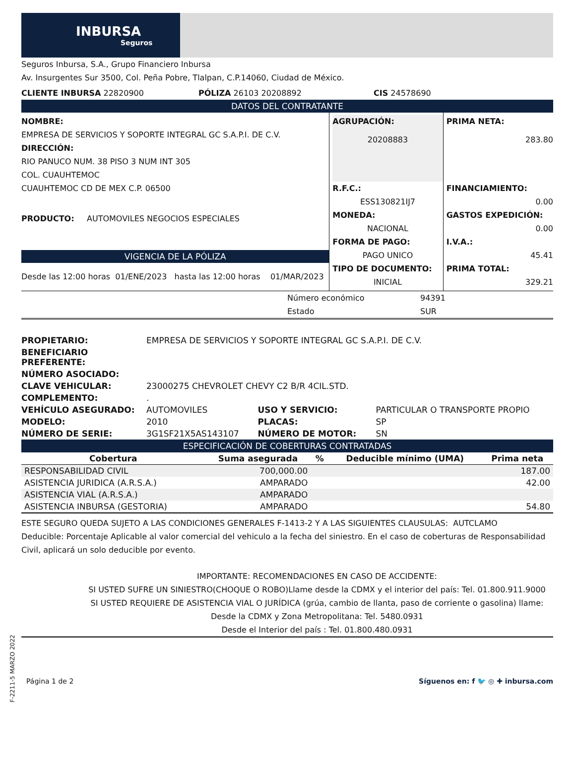INBURSA
Seguros
Seguros Inbursa, S.A., Grupo Financiero Inbursa
Av. Insurgentes Sur 3500, Col. Peña Pobre, Tlalpan, C.P.14060, Ciudad de México.
CLIENTE INBURSA 22820900 PÓLIZA 26103 20208892 CIS 24578690
DATOS DEL CONTRATANTE
NOMBRE:
EMPRESA DE SERVICIOS Y SOPORTE INTEGRAL GC S.A.P.I. DE C.V.
DIRECCIÓN:
RIO PANUCO NUM. 38 PISO 3 NUM INT 305
COL. CUAUHTEMOC
CUAUHTEMOC CD DE MEX C.P. 06500
PRODUCTO: AUTOMOVILES NEGOCIOS ESPECIALES
VIGENCIA DE LA PÓLIZA
Desde las 12:00 horas 01/ENE/2023 hasta las 12:00 horas 01/MAR/2023
AGRUPACIÓN:
20208883
R.F.C.:
ESS130821IJ7
MONEDA:
NACIONAL
FORMA DE PAGO:
PAGO UNICO
TIPO DE DOCUMENTO:
INICIAL
PRIMA NETA:
283.80
FINANCIAMIENTO:
0.00
GASTOS EXPEDICIÓN:
0.00
I.V.A.:
45.41
PRIMA TOTAL:
329.21
Número económico 94391
Estado SUR
| PROPIETARIO: | EMPRESA DE SERVICIOS Y SOPORTE INTEGRAL GC S.A.P.I. DE C.V. | | |
| BENEFICIARIO PREFERENTE: | | | |
| NÚMERO ASOCIADO: | | | |
| CLAVE VEHICULAR: | 23000275 CHEVROLET CHEVY C2 B/R 4CIL.STD. | | |
| COMPLEMENTO: | . | | |
| VEHÍCULO ASEGURADO: | AUTOMOVILES | USO Y SERVICIO: | PARTICULAR O TRANSPORTE PROPIO |
| MODELO: | 2010 | PLACAS: | SP |
| NÚMERO DE SERIE: | 3G1SF21X5AS143107 | NÚMERO DE MOTOR: | SN |
ESPECIFICACIÓN DE COBERTURAS CONTRATADAS
| Cobertura | Suma asegurada | % | Deducible mínimo (UMA) | Prima neta |
| --- | --- | --- | --- | --- |
| RESPONSABILIDAD CIVIL | 700,000.00 | | | 187.00 |
| ASISTENCIA JURIDICA (A.R.S.A.) | AMPARADO | | | 42.00 |
| ASISTENCIA VIAL (A.R.S.A.) | AMPARADO | | | |
| ASISTENCIA INBURSA (GESTORIA) | AMPARADO | | | 54.80 |
ESTE SEGURO QUEDA SUJETO A LAS CONDICIONES GENERALES F-1413-2 Y A LAS SIGUIENTES CLAUSULAS: AUTCLAMO
Deducible: Porcentaje Aplicable al valor comercial del vehiculo a la fecha del siniestro. En el caso de coberturas de Responsabilidad Civil, aplicará un solo deducible por evento.
IMPORTANTE: RECOMENDACIONES EN CASO DE ACCIDENTE:
SI USTED SUFRE UN SINIESTRO(CHOQUE O ROBO)Llame desde la CDMX y el interior del país: Tel. 01.800.911.9000
SI USTED REQUIERE DE ASISTENCIA VIAL O JURÍDICA (grúa, cambio de llanta, paso de corriente o gasolina) llame:
Desde la CDMX y Zona Metropolitana: Tel. 5480.0931
Desde el Interior del país : Tel. 01.800.480.0931
Página 1 de 2 Síguenos en: f 🐦 ◎ ✚ inbursa.com
F-2211-5 MARZO 2022